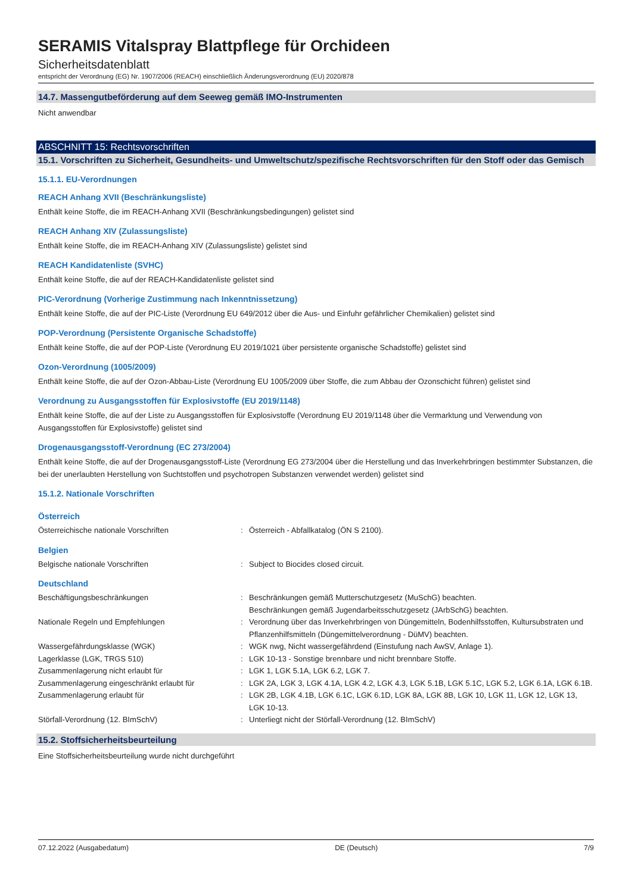SERAMIS Vitalspray Blattpflege für Orchideen
Sicherheitsdatenblatt
entspricht der Verordnung (EG) Nr. 1907/2006 (REACH) einschließlich Änderungsverordnung (EU) 2020/878
14.7. Massengutbeförderung auf dem Seeweg gemäß IMO-Instrumenten
Nicht anwendbar
ABSCHNITT 15: Rechtsvorschriften
15.1. Vorschriften zu Sicherheit, Gesundheits- und Umweltschutz/spezifische Rechtsvorschriften für den Stoff oder das Gemisch
15.1.1. EU-Verordnungen
REACH Anhang XVII (Beschränkungsliste)
Enthält keine Stoffe, die im REACH-Anhang XVII (Beschränkungsbedingungen) gelistet sind
REACH Anhang XIV (Zulassungsliste)
Enthält keine Stoffe, die im REACH-Anhang XIV (Zulassungsliste) gelistet sind
REACH Kandidatenliste (SVHC)
Enthält keine Stoffe, die auf der REACH-Kandidatenliste gelistet sind
PIC-Verordnung (Vorherige Zustimmung nach Inkenntnissetzung)
Enthält keine Stoffe, die auf der PIC-Liste (Verordnung EU 649/2012 über die Aus- und Einfuhr gefährlicher Chemikalien) gelistet sind
POP-Verordnung (Persistente Organische Schadstoffe)
Enthält keine Stoffe, die auf der POP-Liste (Verordnung EU 2019/1021 über persistente organische Schadstoffe) gelistet sind
Ozon-Verordnung (1005/2009)
Enthält keine Stoffe, die auf der Ozon-Abbau-Liste (Verordnung EU 1005/2009 über Stoffe, die zum Abbau der Ozonschicht führen) gelistet sind
Verordnung zu Ausgangsstoffen für Explosivstoffe (EU 2019/1148)
Enthält keine Stoffe, die auf der Liste zu Ausgangsstoffen für Explosivstoffe (Verordnung EU 2019/1148 über die Vermarktung und Verwendung von Ausgangsstoffen für Explosivstoffe) gelistet sind
Drogenausgangsstoff-Verordnung (EC 273/2004)
Enthält keine Stoffe, die auf der Drogenausgangsstoff-Liste (Verordnung EG 273/2004 über die Herstellung und das Inverkehrbringen bestimmter Substanzen, die bei der unerlaubten Herstellung von Suchtstoffen und psychotropen Substanzen verwendet werden) gelistet sind
15.1.2. Nationale Vorschriften
Österreich
| Österreichische nationale Vorschriften | : | Österreich - Abfallkatalog (ÖN S 2100). |
Belgien
| Belgische nationale Vorschriften | : | Subject to Biocides closed circuit. |
Deutschland
| Beschäftigungsbeschränkungen | : | Beschränkungen gemäß Mutterschutzgesetz (MuSchG) beachten. Beschränkungen gemäß Jugendarbeitsschutzgesetz (JArbSchG) beachten. |
| Nationale Regeln und Empfehlungen | : | Verordnung über das Inverkehrbringen von Düngemitteln, Bodenhilfsstoffen, Kultursubstraten und Pflanzenhilfsmitteln (Düngemittelverordnung - DüMV) beachten. |
| Wassergefährdungsklasse (WGK) | : | WGK nwg, Nicht wassergefährdend (Einstufung nach AwSV, Anlage 1). |
| Lagerklasse (LGK, TRGS 510) | : | LGK 10-13 - Sonstige brennbare und nicht brennbare Stoffe. |
| Zusammenlagerung nicht erlaubt für | : | LGK 1, LGK 5.1A, LGK 6.2, LGK 7. |
| Zusammenlagerung eingeschränkt erlaubt für | : | LGK 2A, LGK 3, LGK 4.1A, LGK 4.2, LGK 4.3, LGK 5.1B, LGK 5.1C, LGK 5.2, LGK 6.1A, LGK 6.1B. |
| Zusammenlagerung erlaubt für | : | LGK 2B, LGK 4.1B, LGK 6.1C, LGK 6.1D, LGK 8A, LGK 8B, LGK 10, LGK 11, LGK 12, LGK 13, LGK 10-13. |
| Störfall-Verordnung (12. BImSchV) | : | Unterliegt nicht der Störfall-Verordnung (12. BImSchV) |
15.2. Stoffsicherheitsbeurteilung
Eine Stoffsicherheitsbeurteilung wurde nicht durchgeführt
07.12.2022 (Ausgabedatum) DE (Deutsch) 7/9